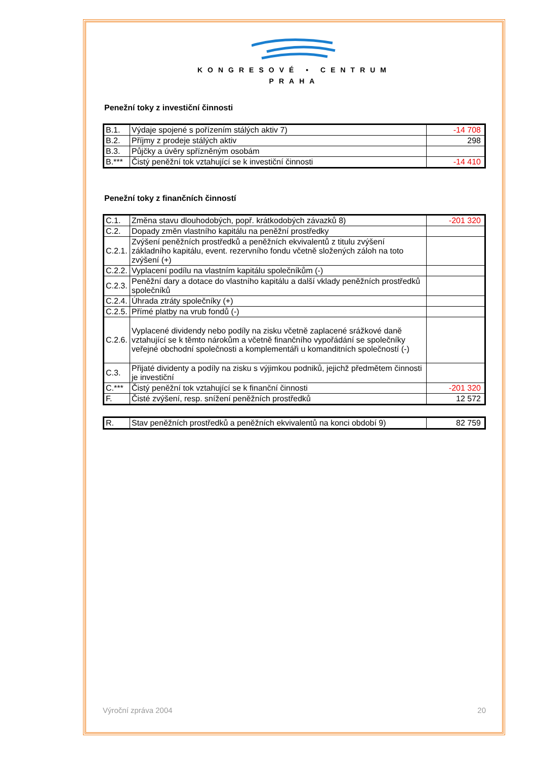KONGRESOVÉ • CENTRUM
PRAHA
Penežní toky z investiční činnosti
| B.1. | Výdaje spojené s pořízením stálých aktiv 7) | -14 708 |
| B.2. | Příjmy z prodeje stálých aktiv | 298 |
| B.3. | Půjčky a úvěry spřízněným osobám | |
| B.*** | Čistý peněžní tok vztahující se k investiční činnosti | -14 410 |
Penežní toky z finančních činností
| C.1. | Změna stavu dlouhodobých, popř. krátkodobých závazků 8) | -201 320 |
| C.2. | Dopady změn vlastního kapitálu na peněžní prostředky | |
| C.2.1. | Zvýšení peněžních prostředků a peněžních ekvivalentů z titulu zvýšení základního kapitálu, event. rezervního fondu včetně složených záloh na toto zvýšení (+) | |
| C.2.2. | Vyplacení podílu na vlastním kapitálu společníkům (-) | |
| C.2.3. | Peněžní dary a dotace do vlastního kapitálu a další vklady peněžních prostředků společníků | |
| C.2.4. | Úhrada ztráty společníky (+) | |
| C.2.5. | Přímé platby na vrub fondů (-) | |
| C.2.6. | Vyplacené dividendy nebo podíly na zisku včetně zaplacené srážkové daně vztahující se k těmto nárokům a včetně finančního vypořádání se společníky veřejné obchodní společnosti a komplementáři u komanditních společností (-) | |
| C.3. | Přijaté dividenty a podíly na zisku s výjimkou podniků, jejichž předmětem činnosti je investiční | |
| C.*** | Čistý peněžní tok vztahující se k finanční činnosti | -201 320 |
| F. | Čisté zvýšení, resp. snížení peněžních prostředků | 12 572 |
| R. | Stav peněžních prostředků a peněžních ekvivalentů na konci období 9) | 82 759 |
Výroční zpráva 2004 20